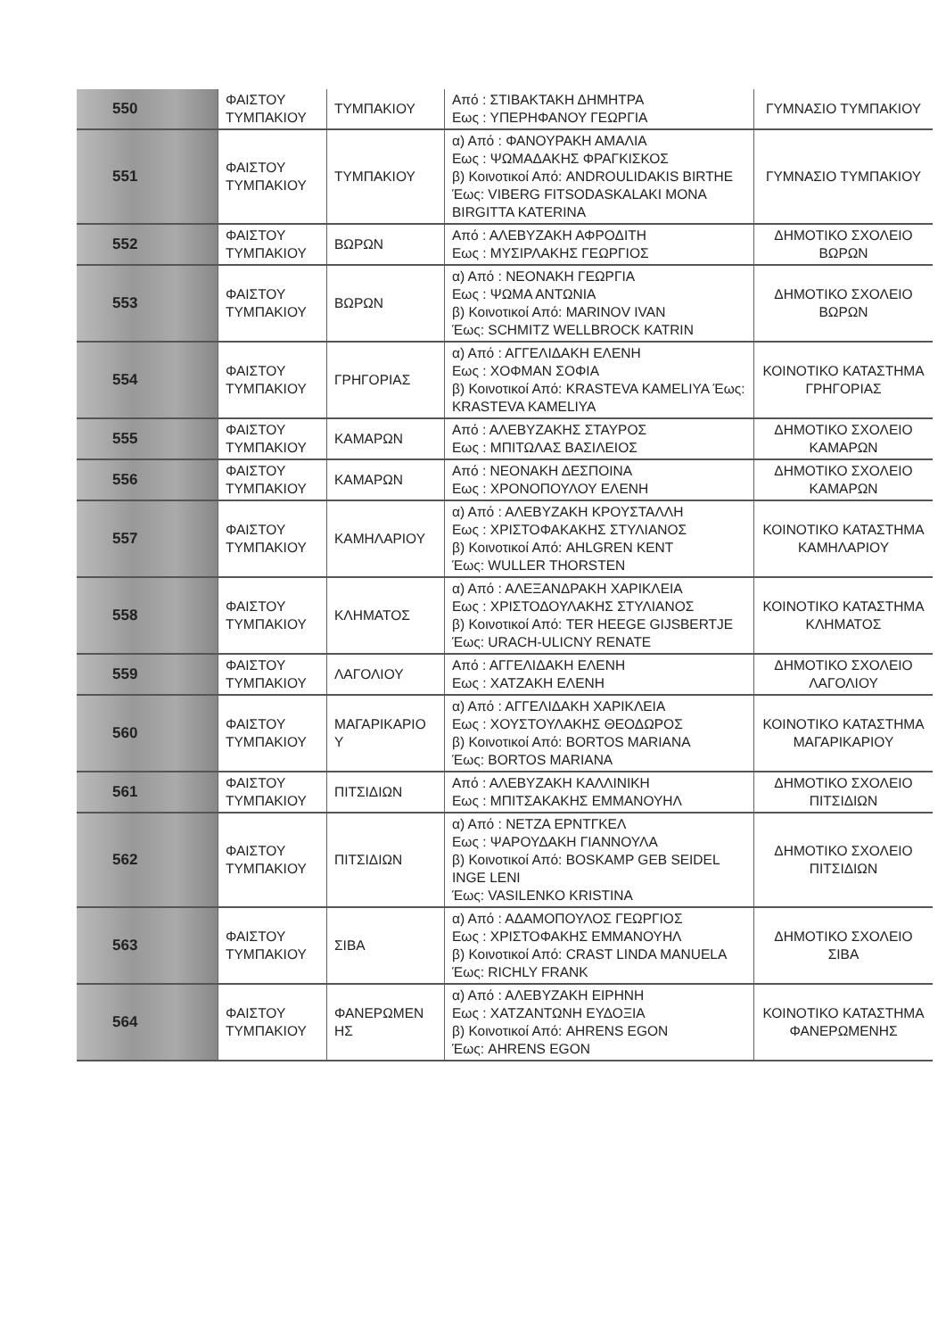| 550 | ΦΑΙΣΤΟΥ ΤΥΜΠΑΚΙΟΥ | ΤΥΜΠΑΚΙΟΥ | Από : ΣΤΙΒΑΚΤΑΚΗ ΔΗΜΗΤΡΑ Εως : ΥΠΕΡΗΦΑΝΟΥ ΓΕΩΡΓΙΑ | ΓΥΜΝΑΣΙΟ ΤΥΜΠΑΚΙΟΥ |
| 551 | ΦΑΙΣΤΟΥ ΤΥΜΠΑΚΙΟΥ | ΤΥΜΠΑΚΙΟΥ | α) Από : ΦΑΝΟΥΡΑΚΗ ΑΜΑΛΙΑ Εως : ΨΩΜΑΔΑΚΗΣ ΦΡΑΓΚΙΣΚΟΣ β) Κοινοτικοί Από: ANDROULIDAKIS BIRTHE Έως: VIBERG FITSODASKALAKI MONA BIRGITTA KATERINA | ΓΥΜΝΑΣΙΟ ΤΥΜΠΑΚΙΟΥ |
| 552 | ΦΑΙΣΤΟΥ ΤΥΜΠΑΚΙΟΥ | ΒΩΡΩΝ | Από : ΑΛΕΒΥΖΑΚΗ ΑΦΡΟΔΙΤΗ Εως : ΜΥΣΙΡΛΑΚΗΣ ΓΕΩΡΓΙΟΣ | ΔΗΜΟΤΙΚΟ ΣΧΟΛΕΙΟ ΒΩΡΩΝ |
| 553 | ΦΑΙΣΤΟΥ ΤΥΜΠΑΚΙΟΥ | ΒΩΡΩΝ | α) Από : ΝΕΟΝΑΚΗ ΓΕΩΡΓΙΑ Εως : ΨΩΜΑ ΑΝΤΩΝΙΑ β) Κοινοτικοί Από: MARINOV IVAN Έως: SCHMITZ WELLBROCK KATRIN | ΔΗΜΟΤΙΚΟ ΣΧΟΛΕΙΟ ΒΩΡΩΝ |
| 554 | ΦΑΙΣΤΟΥ ΤΥΜΠΑΚΙΟΥ | ΓΡΗΓΟΡΙΑΣ | α) Από : ΑΓΓΕΛΙΔΑΚΗ ΕΛΕΝΗ Εως : ΧΟΦΜΑΝ ΣΟΦΙΑ β) Κοινοτικοί Από: KRASTEVA KAMELIYA Έως: KRASTEVA KAMELIYA | ΚΟΙΝΟΤΙΚΟ ΚΑΤΑΣΤΗΜΑ ΓΡΗΓΟΡΙΑΣ |
| 555 | ΦΑΙΣΤΟΥ ΤΥΜΠΑΚΙΟΥ | ΚΑΜΑΡΩΝ | Από : ΑΛΕΒΥΖΑΚΗΣ ΣΤΑΥΡΟΣ Εως : ΜΠΙΤΩΛΑΣ ΒΑΣΙΛΕΙΟΣ | ΔΗΜΟΤΙΚΟ ΣΧΟΛΕΙΟ ΚΑΜΑΡΩΝ |
| 556 | ΦΑΙΣΤΟΥ ΤΥΜΠΑΚΙΟΥ | ΚΑΜΑΡΩΝ | Από : ΝΕΟΝΑΚΗ ΔΕΣΠΟΙΝΑ Εως : ΧΡΟΝΟΠΟΥΛΟΥ ΕΛΕΝΗ | ΔΗΜΟΤΙΚΟ ΣΧΟΛΕΙΟ ΚΑΜΑΡΩΝ |
| 557 | ΦΑΙΣΤΟΥ ΤΥΜΠΑΚΙΟΥ | ΚΑΜΗΛΑΡΙΟΥ | α) Από : ΑΛΕΒΥΖΑΚΗ ΚΡΟΥΣΤΑΛΛΗ Εως : ΧΡΙΣΤΟΦΑΚΑΚΗΣ ΣΤΥΛΙΑΝΟΣ β) Κοινοτικοί Από: AHLGREN KENT Έως: WULLER THORSTEN | ΚΟΙΝΟΤΙΚΟ ΚΑΤΑΣΤΗΜΑ ΚΑΜΗΛΑΡΙΟΥ |
| 558 | ΦΑΙΣΤΟΥ ΤΥΜΠΑΚΙΟΥ | ΚΛΗΜΑΤΟΣ | α) Από : ΑΛΕΞΑΝΔΡΑΚΗ ΧΑΡΙΚΛΕΙΑ Εως : ΧΡΙΣΤΟΔΟΥΛΑΚΗΣ ΣΤΥΛΙΑΝΟΣ β) Κοινοτικοί Από: TER HEEGE GIJSBERTJE Έως: URACH-ULICNY RENATE | ΚΟΙΝΟΤΙΚΟ ΚΑΤΑΣΤΗΜΑ ΚΛΗΜΑΤΟΣ |
| 559 | ΦΑΙΣΤΟΥ ΤΥΜΠΑΚΙΟΥ | ΛΑΓΟΛΙΟΥ | Από : ΑΓΓΕΛΙΔΑΚΗ ΕΛΕΝΗ Εως : ΧΑΤΖΑΚΗ ΕΛΕΝΗ | ΔΗΜΟΤΙΚΟ ΣΧΟΛΕΙΟ ΛΑΓΟΛΙΟΥ |
| 560 | ΦΑΙΣΤΟΥ ΤΥΜΠΑΚΙΟΥ | ΜΑΓΑΡΙΚΑΡΙΟ Υ | α) Από : ΑΓΓΕΛΙΔΑΚΗ ΧΑΡΙΚΛΕΙΑ Εως : ΧΟΥΣΤΟΥΛΑΚΗΣ ΘΕΟΔΩΡΟΣ β) Κοινοτικοί Από: BORTOS MARIANA Έως: BORTOS MARIANA | ΚΟΙΝΟΤΙΚΟ ΚΑΤΑΣΤΗΜΑ ΜΑΓΑΡΙΚΑΡΙΟΥ |
| 561 | ΦΑΙΣΤΟΥ ΤΥΜΠΑΚΙΟΥ | ΠΙΤΣΙΔΙΩΝ | Από : ΑΛΕΒΥΖΑΚΗ ΚΑΛΛΙΝΙΚΗ Εως : ΜΠΙΤΣΑΚΑΚΗΣ ΕΜΜΑΝΟΥΗΛ | ΔΗΜΟΤΙΚΟ ΣΧΟΛΕΙΟ ΠΙΤΣΙΔΙΩΝ |
| 562 | ΦΑΙΣΤΟΥ ΤΥΜΠΑΚΙΟΥ | ΠΙΤΣΙΔΙΩΝ | α) Από : ΝΕΤΖΑ ΕΡΝΤΓΚΕΛ Εως : ΨΑΡΟΥΔΑΚΗ ΓΙΑΝΝΟΥΛΑ β) Κοινοτικοί Από: BOSKAMP GEB SEIDEL INGE LENI Έως: VASILENKO KRISTINA | ΔΗΜΟΤΙΚΟ ΣΧΟΛΕΙΟ ΠΙΤΣΙΔΙΩΝ |
| 563 | ΦΑΙΣΤΟΥ ΤΥΜΠΑΚΙΟΥ | ΣΙΒΑ | α) Από : ΑΔΑΜΟΠΟΥΛΟΣ ΓΕΩΡΓΙΟΣ Εως : ΧΡΙΣΤΟΦΑΚΗΣ ΕΜΜΑΝΟΥΗΛ β) Κοινοτικοί Από: CRAST LINDA MANUELA Έως: RICHLY FRANK | ΔΗΜΟΤΙΚΟ ΣΧΟΛΕΙΟ ΣΙΒΑ |
| 564 | ΦΑΙΣΤΟΥ ΤΥΜΠΑΚΙΟΥ | ΦΑΝΕΡΩΜΕΝ ΗΣ | α) Από : ΑΛΕΒΥΖΑΚΗ ΕΙΡΗΝΗ Εως : ΧΑΤΖΑΝΤΩΝΗ ΕΥΔΟΞΙΑ β) Κοινοτικοί Από: AHRENS EGON Έως: AHRENS EGON | ΚΟΙΝΟΤΙΚΟ ΚΑΤΑΣΤΗΜΑ ΦΑΝΕΡΩΜΕΝΗΣ |